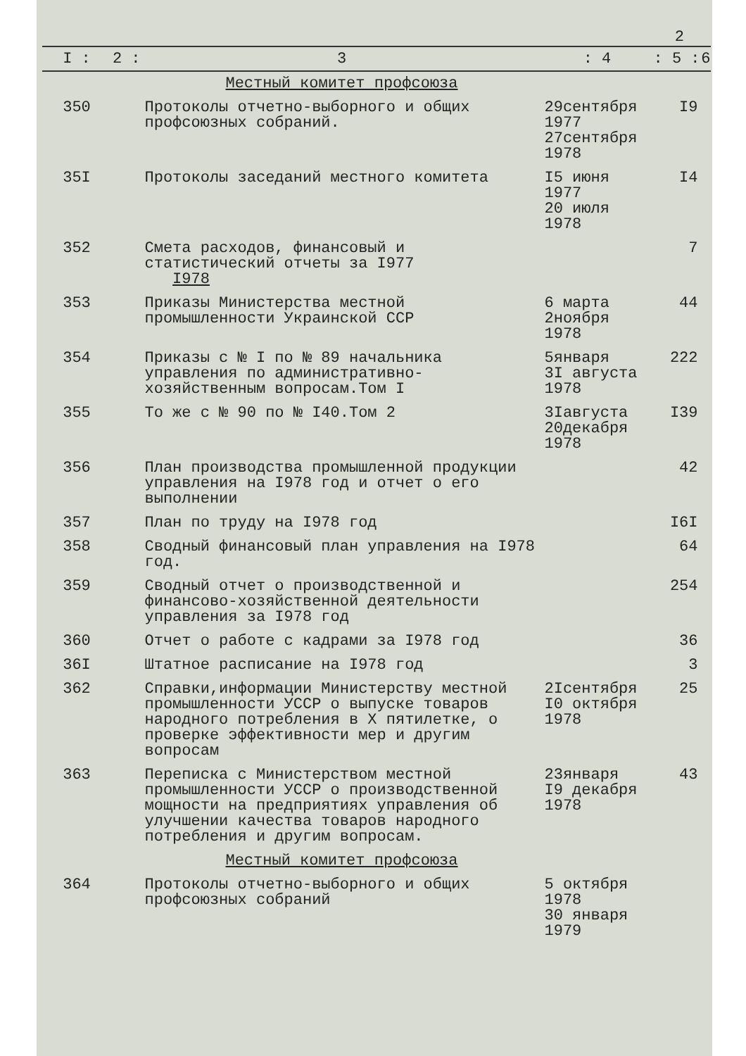2
| I : | 2 : | 3 | : 4 | : 5 : | 6 |
| --- | --- | --- | --- | --- | --- |
| | | Местный комитет профсоюза | | | |
| 350 | | Протоколы отчетно-выборного и общих профсоюзных собраний. | 29сентября 1977 27сентября 1978 | I9 | |
| 35I | | Протоколы заседаний местного комитета | I5 июня 1977 20 июля 1978 | I4 | |
| 352 | | Смета расходов, финансовый и статистический отчеты за I977 I978 | | 7 | |
| 353 | | Приказы Министерства местной промышленности Украинской ССР | 6 марта 2ноября 1978 | 44 | |
| 354 | | Приказы с № I по № 89 начальника управления по административно-хозяйственным вопросам.Том I | 5января 3I августа 1978 | 222 | |
| 355 | | То же с № 90 по № I40.Том 2 | 3Iавгуста 20декабря 1978 | I39 | |
| 356 | | План производства промышленной продукции управления на I978 год и отчет о его выполнении | | 42 | |
| 357 | | План по труду на I978 год | | I6I | |
| 358 | | Сводный финансовый план управления на I978 год. | | 64 | |
| 359 | | Сводный отчет о производственной и финансово-хозяйственной деятельности управления за I978 год | | 254 | |
| 360 | | Отчет о работе с кадрами за I978 год | | 36 | |
| 36I | | Штатное расписание на I978 год | | 3 | |
| 362 | | Справки,информации Министерству местной промышленности УССР о выпуске товаров народного потребления в Х пятилетке, о проверке эффективности мер и другим вопросам | 2Iсентября I0 октября 1978 | 25 | |
| 363 | | Переписка с Министерством местной промышленности УССР о производственной мощности на предприятиях управления об улучшении качества товаров народного потребления и другим вопросам. | 23января I9 декабря 1978 | 43 | |
| | | Местный комитет профсоюза | | | |
| 364 | | Протоколы отчетно-выборного и общих профсоюзных собраний | 5 октября 1978 30 января 1979 | | |